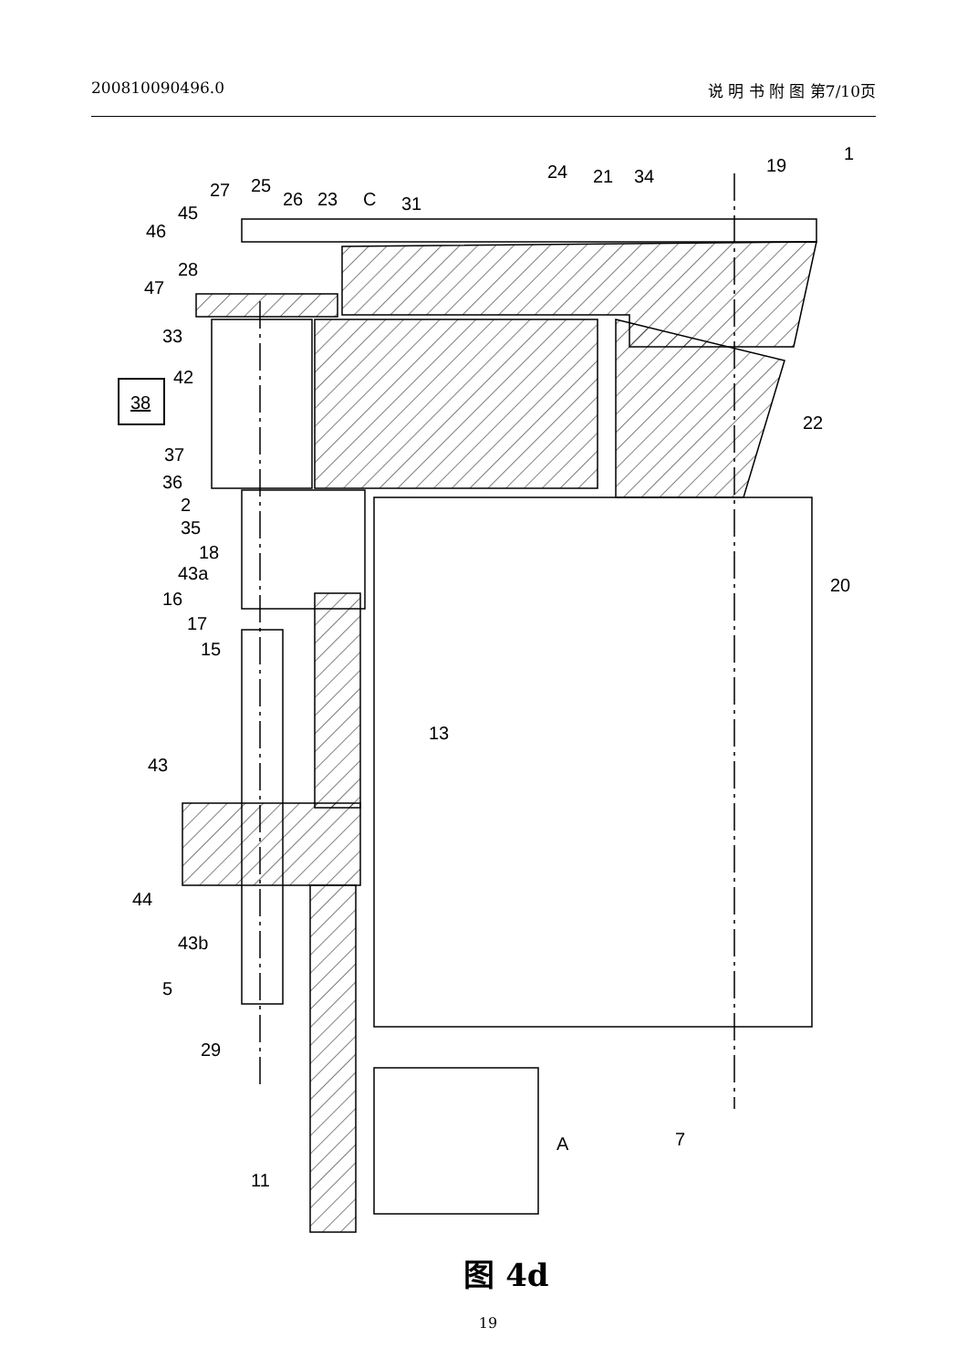200810090496.0 说 明 书 附 图 第7/10页
38
1
19
24
21
34
27
25
26
23
C
31
45
46
28
47
33
42
22
37
36
2
35
18
43a
16
17
15
20
13
43
44
43b
5
29
7
A
11
图 4d
19